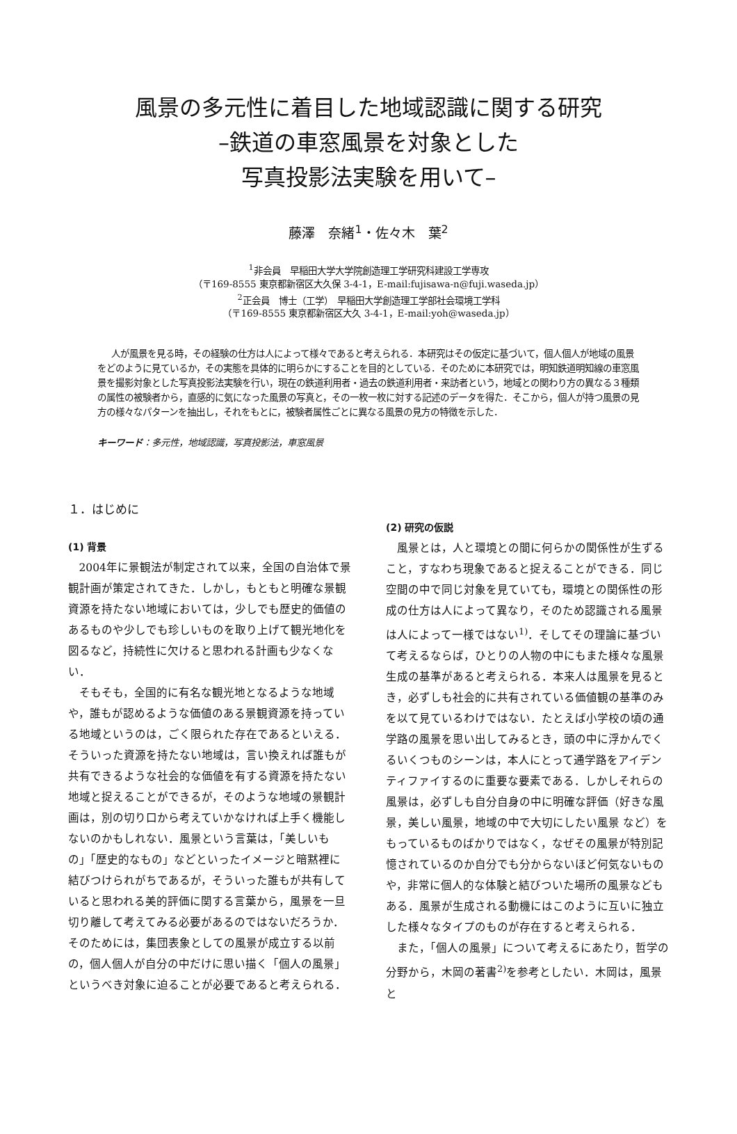風景の多元性に着目した地域認識に関する研究
–鉄道の車窓風景を対象とした
写真投影法実験を用いて–
藤澤　奈緒<sup>1</sup>・佐々木　葉<sup>2</sup>
<sup>1</sup> 非会員　早稲田大学大学院創造理工学研究科建設工学専攻
（〒169-8555 東京都新宿区大久保 3-4-1，E-mail:fujisawa-n@fuji.waseda.jp）
<sup>2</sup> 正会員　博士（工学）　早稲田大学創造理工学部社会環境工学科
（〒169-8555 東京都新宿区大久 3-4-1，E-mail:yoh@waseda.jp）
人が風景を見る時，その経験の仕方は人によって様々であると考えられる．本研究はその仮定に基づいて，個人個人が地域の風景をどのように見ているか，その実態を具体的に明らかにすることを目的としている．そのために本研究では，明知鉄道明知線の車窓風景を撮影対象とした写真投影法実験を行い，現在の鉄道利用者・過去の鉄道利用者・来訪者という，地域との関わり方の異なる３種類の属性の被験者から，直感的に気になった風景の写真と，その一枚一枚に対する記述のデータを得た．そこから，個人が持つ風景の見方の様々なパターンを抽出し，それをもとに，被験者属性ごとに異なる風景の見方の特徴を示した．
キーワード：多元性，地域認識，写真投影法，車窓風景
１．はじめに
(1) 背景
2004年に景観法が制定されて以来，全国の自治体で景観計画が策定されてきた．しかし，もともと明確な景観資源を持たない地域においては，少しでも歴史的価値のあるものや少しでも珍しいものを取り上げて観光地化を図るなど，持続性に欠けると思われる計画も少なくない．
そもそも，全国的に有名な観光地となるような地域や，誰もが認めるような価値のある景観資源を持っている地域というのは，ごく限られた存在であるといえる．そういった資源を持たない地域は，言い換えれば誰もが共有できるような社会的な価値を有する資源を持たない地域と捉えることができるが，そのような地域の景観計画は，別の切り口から考えていかなければ上手く機能しないのかもしれない．風景という言葉は，「美しいもの」「歴史的なもの」などといったイメージと暗黙裡に結びつけられがちであるが，そういった誰もが共有していると思われる美的評価に関する言葉から，風景を一旦切り離して考えてみる必要があるのではないだろうか．そのためには，集団表象としての風景が成立する以前の，個人個人が自分の中だけに思い描く「個人の風景」というべき対象に迫ることが必要であると考えられる．
(2) 研究の仮説
風景とは，人と環境との間に何らかの関係性が生ずること，すなわち現象であると捉えることができる．同じ空間の中で同じ対象を見ていても，環境との関係性の形成の仕方は人によって異なり，そのため認識される風景は人によって一様ではない<sup>1)</sup>．そしてその理論に基づいて考えるならば，ひとりの人物の中にもまた様々な風景生成の基準があると考えられる．本来人は風景を見るとき，必ずしも社会的に共有されている価値観の基準のみを以て見ているわけではない．たとえば小学校の頃の通学路の風景を思い出してみるとき，頭の中に浮かんでくるいくつものシーンは，本人にとって通学路をアイデンティファイするのに重要な要素である．しかしそれらの風景は，必ずしも自分自身の中に明確な評価（好きな風景，美しい風景，地域の中で大切にしたい風景 など）をもっているものばかりではなく，なぜその風景が特別記憶されているのか自分でも分からないほど何気ないものや，非常に個人的な体験と結びついた場所の風景などもある．風景が生成される動機にはこのように互いに独立した様々なタイプのものが存在すると考えられる．
また，「個人の風景」について考えるにあたり，哲学の分野から，木岡の著書<sup>2)</sup>を参考としたい．木岡は，風景と